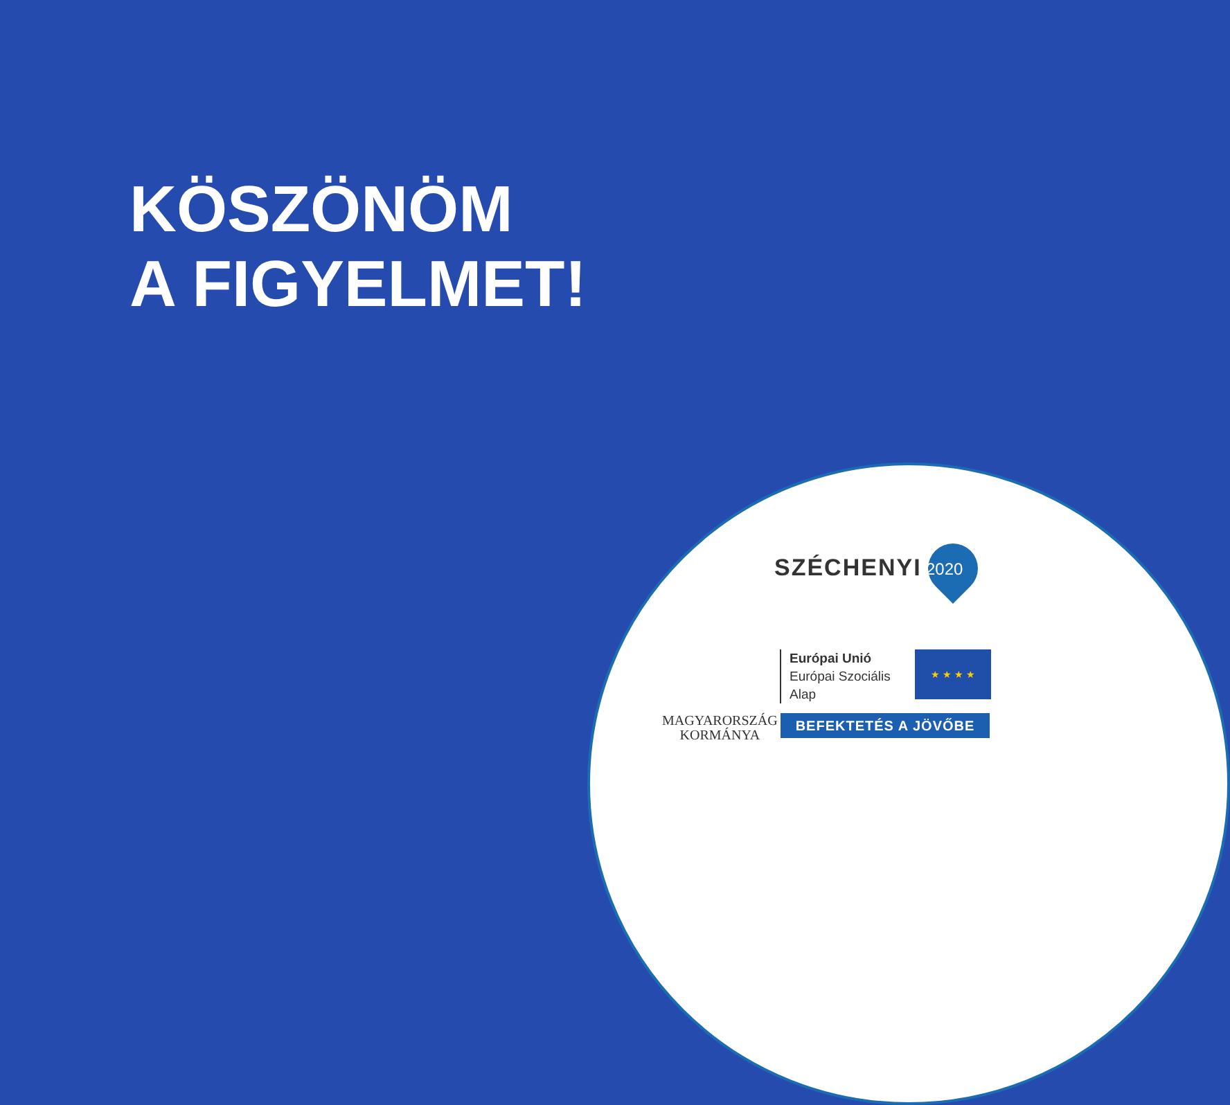KÖSZÖNÖM
A FIGYELMET!
SZÉCHENYI 2020
Európai Unió
Európai Szociális
Alap
★ ★ ★ ★
MAGYARORSZÁG
KORMÁNYA
BEFEKTETÉS A JÖVŐBE